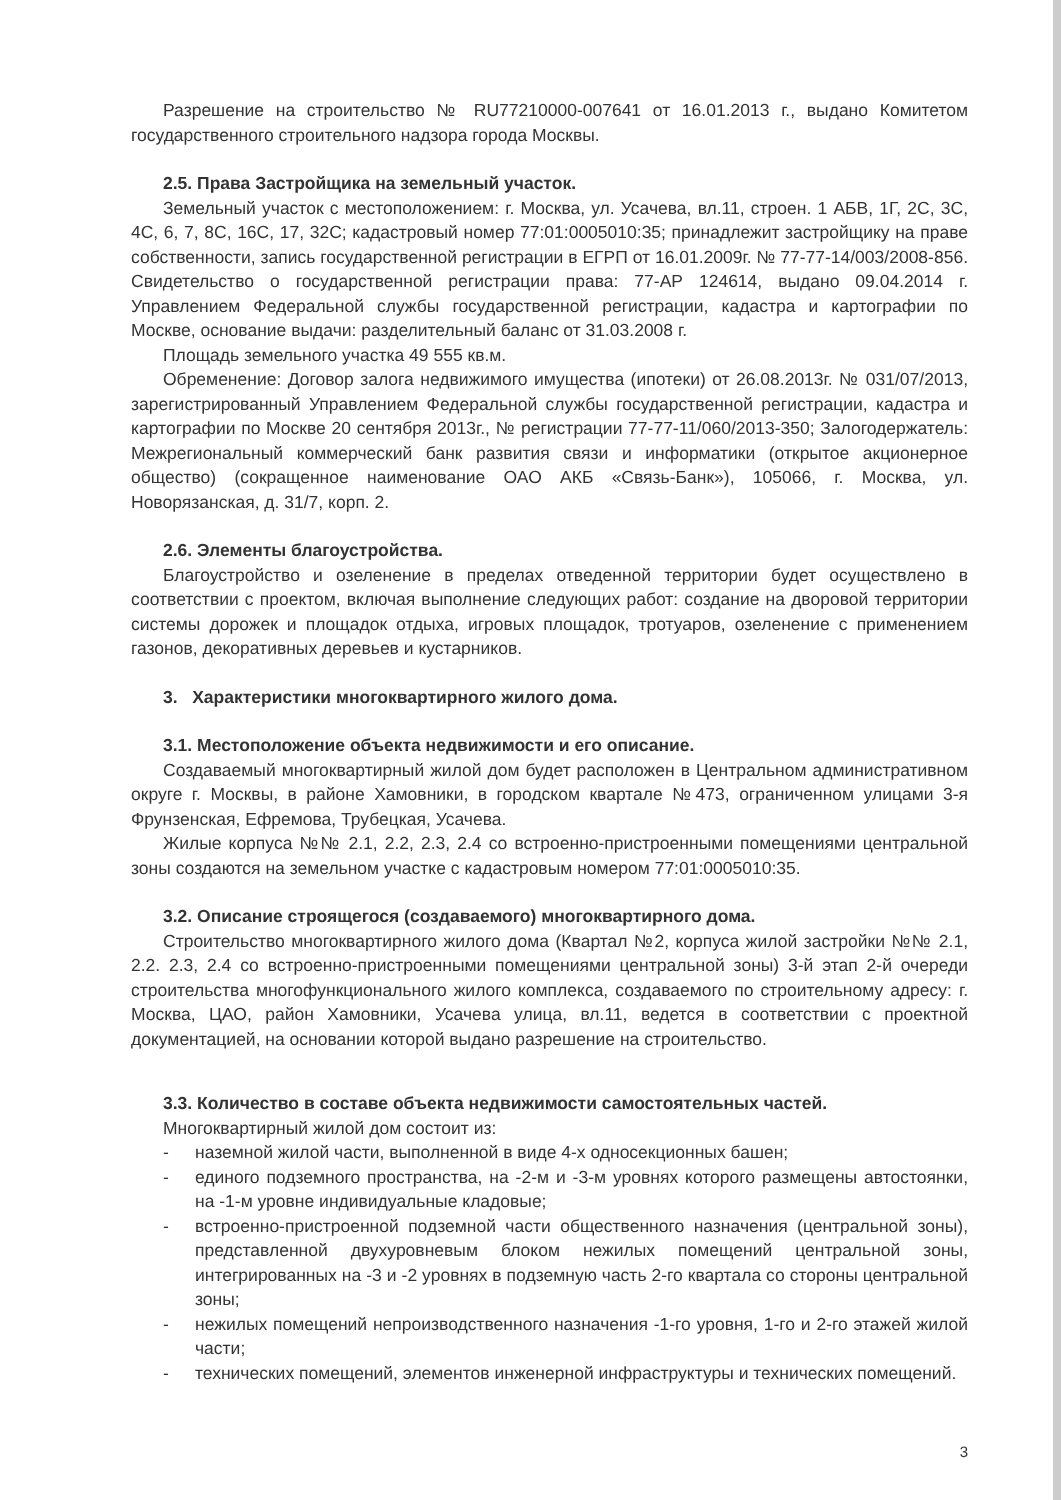Разрешение на строительство № RU77210000-007641 от 16.01.2013 г., выдано Комитетом государственного строительного надзора города Москвы.
2.5. Права Застройщика на земельный участок.
Земельный участок с местоположением: г. Москва, ул. Усачева, вл.11, строен. 1 АБВ, 1Г, 2С, 3С, 4С, 6, 7, 8С, 16С, 17, 32С; кадастровый номер 77:01:0005010:35; принадлежит застройщику на праве собственности, запись государственной регистрации в ЕГРП от 16.01.2009г. № 77-77-14/003/2008-856. Свидетельство о государственной регистрации права: 77-АР 124614, выдано 09.04.2014 г. Управлением Федеральной службы государственной регистрации, кадастра и картографии по Москве, основание выдачи: разделительный баланс от 31.03.2008 г.
Площадь земельного участка 49 555 кв.м.
Обременение: Договор залога недвижимого имущества (ипотеки) от 26.08.2013г. № 031/07/2013, зарегистрированный Управлением Федеральной службы государственной регистрации, кадастра и картографии по Москве 20 сентября 2013г., № регистрации 77-77-11/060/2013-350; Залогодержатель: Межрегиональный коммерческий банк развития связи и информатики (открытое акционерное общество) (сокращенное наименование ОАО АКБ «Связь-Банк»), 105066, г. Москва, ул. Новорязанская, д. 31/7, корп. 2.
2.6. Элементы благоустройства.
Благоустройство и озеленение в пределах отведенной территории будет осуществлено в соответствии с проектом, включая выполнение следующих работ: создание на дворовой территории системы дорожек и площадок отдыха, игровых площадок, тротуаров, озеленение с применением газонов, декоративных деревьев и кустарников.
3. Характеристики многоквартирного жилого дома.
3.1. Местоположение объекта недвижимости и его описание.
Создаваемый многоквартирный жилой дом будет расположен в Центральном административном округе г. Москвы, в районе Хамовники, в городском квартале №473, ограниченном улицами 3-я Фрунзенская, Ефремова, Трубецкая, Усачева.
Жилые корпуса №№ 2.1, 2.2, 2.3, 2.4 со встроенно-пристроенными помещениями центральной зоны создаются на земельном участке с кадастровым номером 77:01:0005010:35.
3.2. Описание строящегося (создаваемого) многоквартирного дома.
Строительство многоквартирного жилого дома (Квартал №2, корпуса жилой застройки №№ 2.1, 2.2. 2.3, 2.4 со встроенно-пристроенными помещениями центральной зоны) 3-й этап 2-й очереди строительства многофункционального жилого комплекса, создаваемого по строительному адресу: г. Москва, ЦАО, район Хамовники, Усачева улица, вл.11, ведется в соответствии с проектной документацией, на основании которой выдано разрешение на строительство.
3.3. Количество в составе объекта недвижимости самостоятельных частей.
Многоквартирный жилой дом состоит из:
- наземной жилой части, выполненной в виде 4-х односекционных башен;
- единого подземного пространства, на -2-м и -3-м уровнях которого размещены автостоянки, на -1-м уровне индивидуальные кладовые;
- встроенно-пристроенной подземной части общественного назначения (центральной зоны), представленной двухуровневым блоком нежилых помещений центральной зоны, интегрированных на -3 и -2 уровнях в подземную часть 2-го квартала со стороны центральной зоны;
- нежилых помещений непроизводственного назначения -1-го уровня, 1-го и 2-го этажей жилой части;
- технических помещений, элементов инженерной инфраструктуры и технических помещений.
3